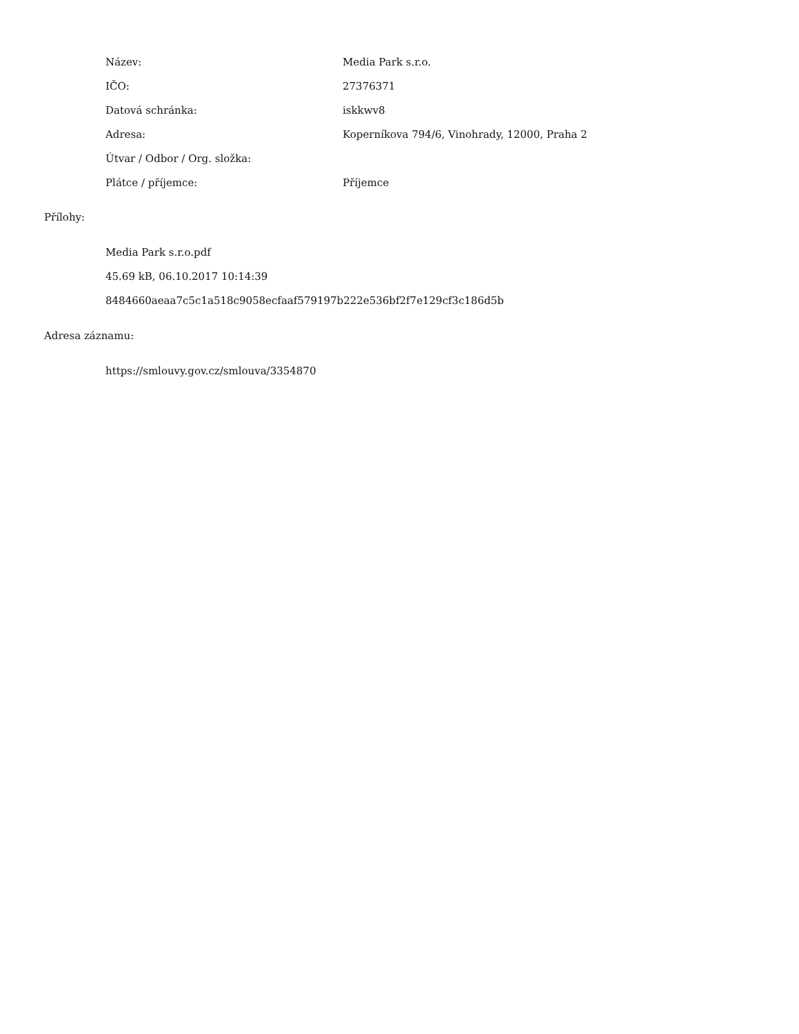| Název: | Media Park s.r.o. |
| IČO: | 27376371 |
| Datová schránka: | iskkwv8 |
| Adresa: | Koperníkova 794/6, Vinohrady, 12000, Praha 2 |
| Útvar / Odbor / Org. složka: | |
| Plátce / příjemce: | Příjemce |
Přílohy:
Media Park s.r.o.pdf
45.69 kB, 06.10.2017 10:14:39
8484660aeaa7c5c1a518c9058ecfaaf579197b222e536bf2f7e129cf3c186d5b
Adresa záznamu:
https://smlouvy.gov.cz/smlouva/3354870